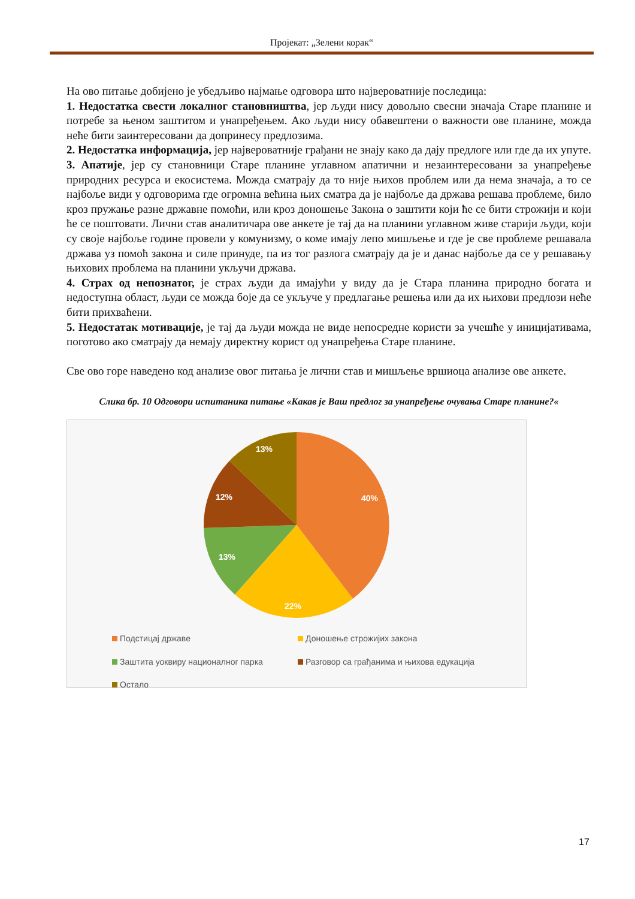Пројекат: „Зелени корак“
На ово питање добијено је убедљиво најмање одговора што највероватније последица:
1. Недостатка свести локалног становништва, јер људи нису довољно свесни значаја Старе планине и потребе за њеном заштитом и унапређењем. Ако људи нису обавештени о важности ове планине, можда неће бити заинтересовани да допринесу предлозима.
2. Недостатка информација, јер највероватније грађани не знају како да дају предлоге или где да их упуте.
3. Апатије, јер су становници Старе планине углавном апатични и незаинтересовани за унапређење природних ресурса и екосистема. Можда сматрају да то није њихов проблем или да нема значаја, а то се најбоље види у одговорима где огромна већина њих сматра да је најбоље да држава решава проблеме, било кроз пружање разне државне помоћи, или кроз доношење Закона о заштити који ће се бити строжији и који ће се поштовати. Лични став аналитичара ове анкете је тај да на планини углавном живе старији људи, који су своје најбоље године провели у комунизму, о коме имају лепо мишљење и где је све проблеме решавала држава уз помоћ закона и силе принуде, па из тог разлога сматрају да је и данас најбоље да се у решавању њихових проблема на планини укључи држава.
4. Страх од непознатог, је страх људи да имајући у виду да је Стара планина природно богата и недоступна област, људи се можда боје да се укључе у предлагање решења или да их њихови предлози неће бити прихваћени.
5. Недостатак мотивације, је тај да људи можда не виде непосредне користи за учешће у иницијативама, поготово ако сматрају да немају директну корист од унапређења Старе планине.
Све ово горе наведено код анализе овог питања је лични став и мишљење вршиоца анализе ове анкете.
Слика бр. 10 Одговори испитаника питање «Какав је Ваш предлог за унапређење очувања Старе планине?«
40%
22%
13%
12%
13%
Подстицај државе Доношење строжијих закона Заштита уоквиру националног парка Разговор са грађанима и њихова едукација Остало
17